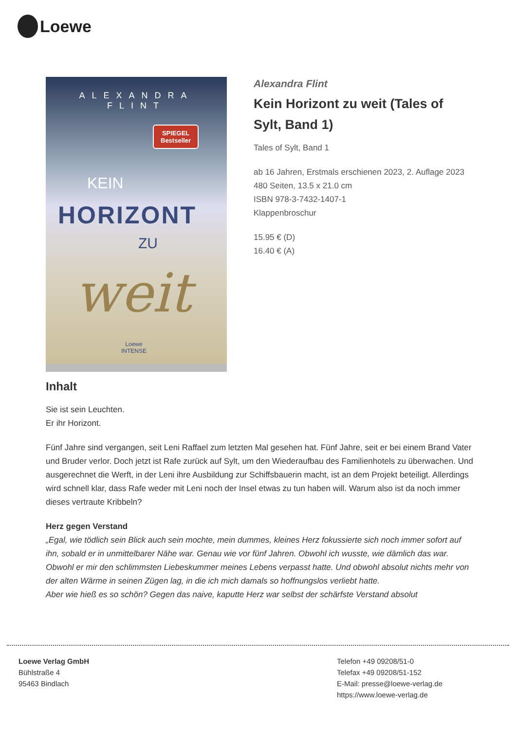Loewe
ALEXANDRA FLINT
SPIEGEL
Bestseller
KEIN
HORIZONT
ZU
weit
Loewe
INTENSE
Alexandra Flint
Kein Horizont zu weit (Tales of Sylt, Band 1)
Tales of Sylt, Band 1
ab 16 Jahren, Erstmals erschienen 2023, 2. Auflage 2023
480 Seiten, 13.5 x 21.0 cm
ISBN 978-3-7432-1407-1
Klappenbroschur
15.95 € (D)
16.40 € (A)
Inhalt
Sie ist sein Leuchten.
Er ihr Horizont.
Fünf Jahre sind vergangen, seit Leni Raffael zum letzten Mal gesehen hat. Fünf Jahre, seit er bei einem Brand Vater und Bruder verlor. Doch jetzt ist Rafe zurück auf Sylt, um den Wiederaufbau des Familienhotels zu überwachen. Und ausgerechnet die Werft, in der Leni ihre Ausbildung zur Schiffsbauerin macht, ist an dem Projekt beteiligt. Allerdings wird schnell klar, dass Rafe weder mit Leni noch der Insel etwas zu tun haben will. Warum also ist da noch immer dieses vertraute Kribbeln?
Herz gegen Verstand
„Egal, wie tödlich sein Blick auch sein mochte, mein dummes, kleines Herz fokussierte sich noch immer sofort auf ihn, sobald er in unmittelbarer Nähe war. Genau wie vor fünf Jahren. Obwohl ich wusste, wie dämlich das war. Obwohl er mir den schlimmsten Liebeskummer meines Lebens verpasst hatte. Und obwohl absolut nichts mehr von der alten Wärme in seinen Zügen lag, in die ich mich damals so hoffnungslos verliebt hatte.
Aber wie hieß es so schön? Gegen das naive, kaputte Herz war selbst der schärfste Verstand absolut
Loewe Verlag GmbH
Bühlstraße 4
95463 Bindlach
Telefon +49 09208/51-0
Telefax +49 09208/51-152
E-Mail: presse@loewe-verlag.de
https://www.loewe-verlag.de